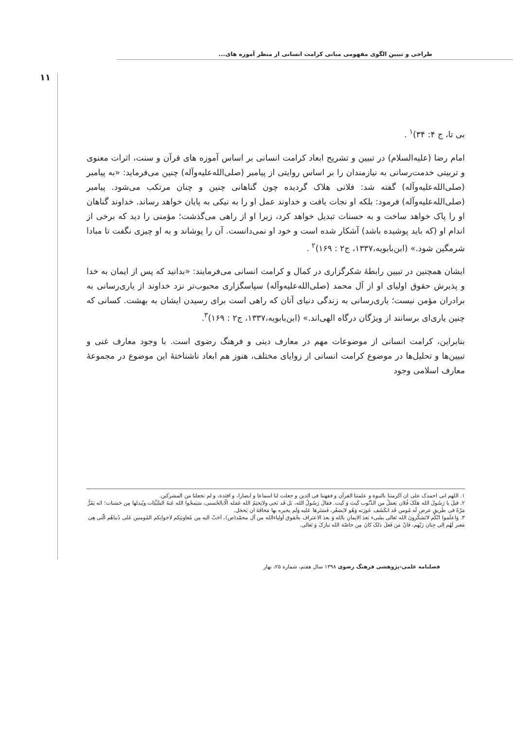طراحی و تبیین الگوی مفهومی مبانی کرامت انسانی از منظر آموزه های...
۱۱
بی تا، ج ۴: ۳۴)<sup>۱</sup> .
امام رضا (علیه‌السلام) در تبیین و تشریح ابعاد کرامت انسانی بر اساس آموزه های قرآن و سنت، اثرات معنوی و تربیتی خدمت‌رسانی به نیازمندان را بر اساس روایتی از پیامبر (صلی‌الله‌علیه‌وآله) چنین می‌فرماید: «به پیامبر (صلی‌الله‌علیه‌وآله) گفته شد: فلانی هلاک گردیده چون گناهانی چنین و چنان مرتکب می‌شود. پیامبر (صلی‌الله‌علیه‌وآله) فرمود: بلکه او نجات یافت و خداوند عمل او را به نیکی به پایان خواهد رساند. خداوند گناهان او را پاک خواهد ساخت و به حسنات تبدیل خواهد کرد، زیرا او از راهی می‌گذشت؛ مؤمنی را دید که برخی از اندام او (که باید پوشیده باشد) آشکار شده است و خود او نمی‌دانست. آن را پوشاند و به او چیزی نگفت تا مبادا شرمگین شود.» (ابن‌بابویه،۱۳۳۷، ج۲ : ۱۶۹)<sup>۲</sup> .
ایشان همچنین در تبیین رابطهٔ شکرگزاری در کمال و کرامت انسانی می‌فرمایند: «بدانید که پس از ایمان به خدا و پذیرش حقوق اولیای او از آل محمد (صلی‌الله‌علیه‌وآله) سپاسگزاری محبوب‌تر نزد خداوند از یاری‌رسانی به برادران مؤمن نیست؛ یاری‌رسانی به زندگی دنیای آنان که راهی است برای رسیدن ایشان به بهشت. کسانی که چنین یاری‌ای برسانند از ویژگان درگاه الهی‌اند.» (ابن‌بابویه،۱۳۳۷، ج۲ : ۱۶۹)<sup>۳</sup>.
بنابراین، کرامت انسانی از موضوعات مهم در معارف دینی و فرهنگ رضوی است. با وجود معارف غنی و تبیین‌ها و تحلیل‌ها در موضوع کرامت انسانی از زوایای مختلف، هنوز هم ابعاد ناشناختهٔ این موضوع در مجموعهٔ معارف اسلامی وجود
۱. اللهم انی احمدک علی ان اکرمتنا بالنبوة و علمتنا القرآن و فقهتنا فی الدین و جعلت لنا اسماعا و ابصارا، و افئدة، و لم تجعلنا من المشرکین.
۲. قیلَ یا رَسُولَ الله هَلَکَ فُلان یَعمَلُ من الذّنُوب کَیتَ وَ کَیت. فقالَ رَسُولُ الله، بَل قَد نَجی ولایَختِمُ الله عَمَله الّابالحُسنی، سَیَمحُوا الله عَنهُ السَّیِّئات ویُبدلها مِن حَسَنات؛ انَه یَمُرُّ مَرّةً فی طَریقٍ عرض لَه مُومن قَد انکَشَف عَورَته وَهُو لایَشعُر، فَسَتَرهَا عَلیه وَلَم یخبره بها مَخافَةَ ان یَخجَل.
۳. وَاعلَموا انّکم لاتَشکُرونَ الله تَعالی بشَیء بَعدَ الایمانِ بالله وَ بعدَ الاعتراف بحُقوق اَولیاءالله من آل محمّد(ص)، اَحَبّ الیه مِن مُعاونتِکم لاخوانِکم المُومنین عَلی دُنیاهُم الّتی هِیَ مَعبر لَهُم اِلی جِنان رَبّهم، فَانّ مَنَ فَعلَ ذلکَ کانَ مِن خاصّة الله تبارَکَ وَ تَعالی.
فصلنامه علمی-پژوهشی فرهنگ رضوی ۱۳۹۸ سال هفتم، شماره ۲۵، بهار